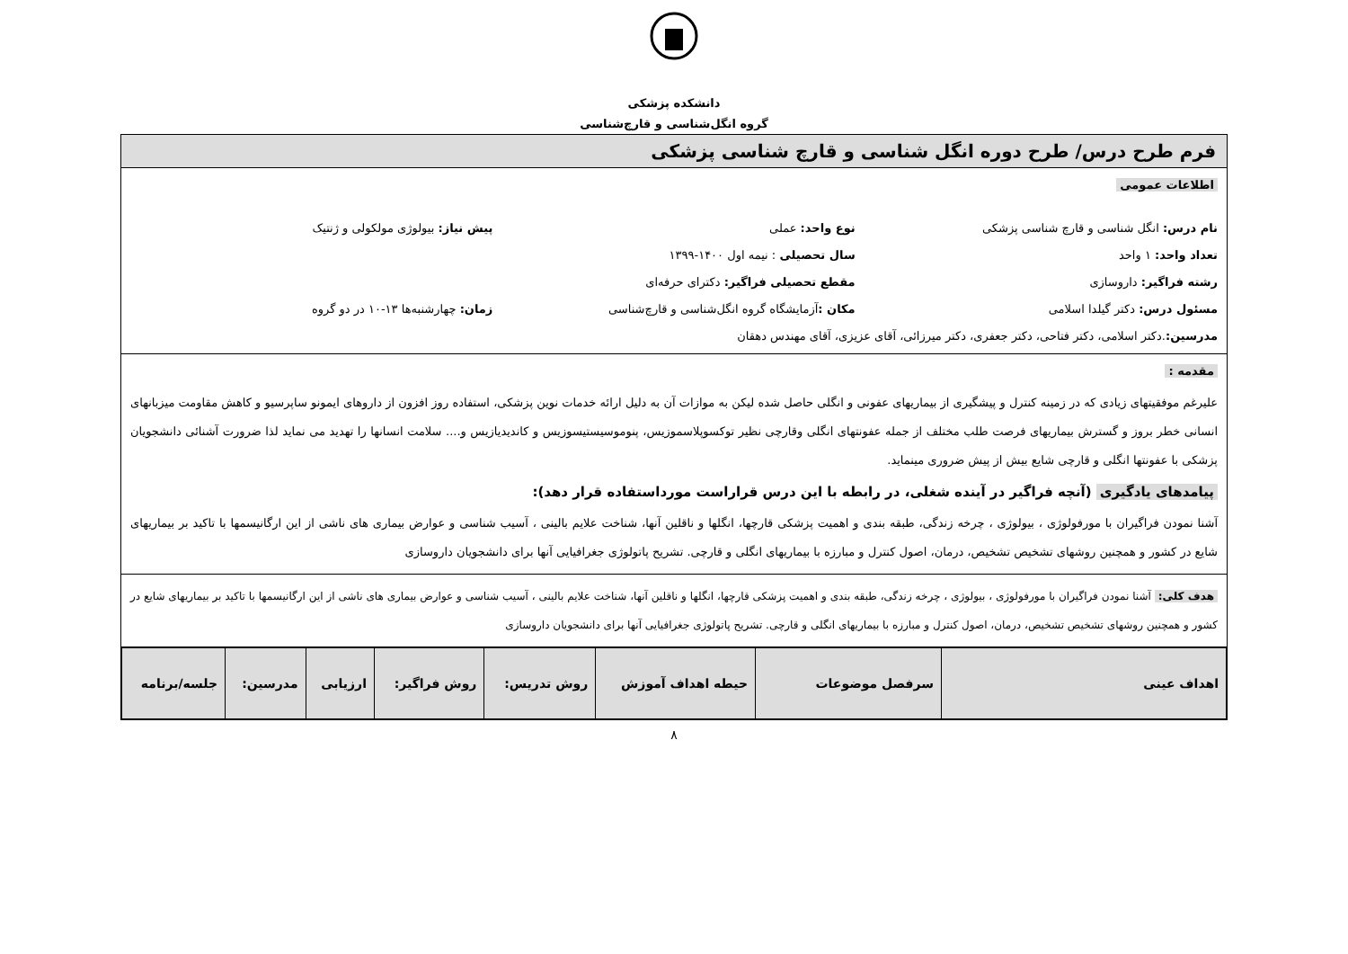دانشکده پزشکی
گروه انگل‌شناسی و قارچ‌شناسی
فرم طرح درس/ طرح دوره انگل شناسی و قارچ شناسی پزشکی
اطلاعات عمومی
نام درس: انگل شناسی و قارچ شناسی پزشکی
نوع واحد: عملی پیش نیاز: بیولوژی مولکولی و ژنتیک
تعداد واحد: ۱ واحد سال تحصیلی : نیمه اول ۱۴۰۰-۱۳۹۹
رشته فراگیر: داروسازی مقطع تحصیلی فراگیر: دکترای حرفه‌ای
مسئول درس: دکتر گیلدا اسلامی مکان : آزمایشگاه گروه انگل‌شناسی و قارچ‌شناسی
زمان: چهارشنبه‌ها ۱۳-۱۰ در دو گروه
مدرسین:.دکتر اسلامی، دکتر فتاحی، دکتر جعفری، دکتر میرزائی، آقای عزیزی، آقای مهندس دهقان
مقدمه :
علیرغم موفقیتهای زیادی که در زمینه کنترل و پیشگیری از بیماریهای عفونی و انگلی حاصل شده لیکن به موازات آن به دلیل ارائه خدمات نوین پزشکی، استفاده روز افزون از داروهای ایمونو ساپرسیو و کاهش مقاومت میزبانهای انسانی خطر بروز و گسترش بیماریهای فرصت طلب مختلف از جمله عفونتهای انگلی وقارچی نظیر توکسوپلاسموزیس، پنوموسیستیسوزیس و کاندیدیازیس و.... سلامت انسانها را تهدید می نماید لذا ضرورت آشنائی دانشجویان پزشکی با عفونتها انگلی و قارچی شایع بیش از پیش ضروری مینماید.
پیامدهای یادگیری (آنچه فراگیر در آینده شغلی، در رابطه با این درس قراراست مورداستفاده قرار دهد):
آشنا نمودن فراگیران با مورفولوژی ، بیولوژی ، چرخه زندگی، طبقه بندی و اهمیت پزشکی قارچها، انگلها و ناقلین آنها، شناخت علایم بالینی ، آسیب شناسی و عوارض بیماری های ناشی از این ارگانیسمها با تاکید بر بیماریهای شایع در کشور و همچنین روشهای تشخیص تشخیص، درمان، اصول کنترل و مبارزه با بیماریهای انگلی و قارچی. تشریح پاتولوژی جغرافیایی آنها برای دانشجویان داروسازی
هدف کلی: آشنا نمودن فراگیران با مورفولوژی ، بیولوژی ، چرخه زندگی، طبقه بندی و اهمیت پزشکی قارچها، انگلها و ناقلین آنها، شناخت علایم بالینی ، آسیب شناسی و عوارض بیماری های ناشی از این ارگانیسمها با تاکید بر بیماریهای شایع در کشور و همچنین روشهای تشخیص تشخیص، درمان، اصول کنترل و مبارزه با بیماریهای انگلی و قارچی. تشریح پاتولوژی جغرافیایی آنها برای دانشجویان داروسازی
| اهداف عینی | سرفصل موضوعات | حیطه اهداف آموزش | روش تدریس: | روش فراگیر: | ارزیابی | مدرسین: | جلسه/برنامه |
| --- | --- | --- | --- | --- | --- | --- | --- |
۸